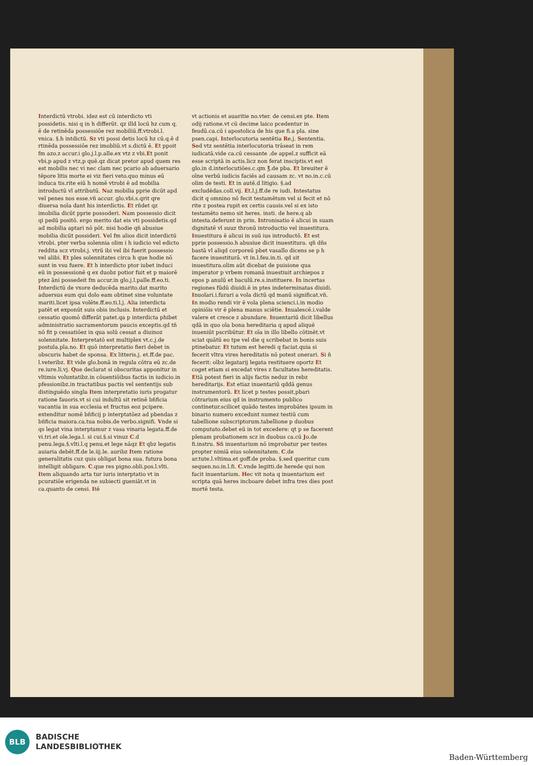Interdictū vtrobi. idez est cū interdicto vti possidetis. nisi q in h differūt. qz illd locū hz cum q. ē de retinēda possessiōe rez mobiliū.ff.vtrobi.l. vnica. §.h intdictū. Sz vti possi detis locū hz cū.q.ē d rtinēda possessiōe rez imobliū.vt s.dictū ē. Et ppoit fm azo.z accur.i glo.j.l.p.alle.ex vtz z vbi.Et ponit vbi,p apud z vtz,p quē.qz dicat pretor apud quem res est mobilis nec vi nec clam nec pcario ab aduersario tēpore litis morte ei viz fieri veto.quo minus eū induca tis.rite eiū h nomē vtrobi ē ad mobilia introductū vl attributū. Naz mobilia pprie dicūt apd vel penes nos esse.vñ accur. glo.vbi.s.qrit qre diuersa noīa dant his interdictis. Et rñdet qz imobilia dicūt pprie possoderi. Nam possessio dicit qi pedū positō. ergo merito dat eis vti possidetis.qd ad mobilia aptari nō pōt. nisi hodie qñ abusiue mobilia dicūt possideri. Vel fm alios dicit interdictū vtrobi. pter verba solennia olim i h iudicio vel edicto reddita scz vtrobi.j. vtrū ibi vel ibi fuerit possessio vel alibi. Et ples solennitates circa h que hodie nō sunt in vsu fuere. Et h interdicto ptor iubet induci eū in possessionē q ex duobz potior fuit et p maiorē ptez āni possedeit fm accur.in glo.j.l.palle.ff.eo.ti. Interdictū de vxore deducēda marito.dat marito aduersus eum qui dolo eam obtinet sine voluntate mariti.licet ipsa volēte.ff.eo.ti.l.j. Alia interdicta patēt et exponūt suis obis inclusis. Interdictū et cessatio quomō differāt patet.qa p interdicta phibet administratio sacramentorum paucis exceptis.qd tñ nō fit p cessatiōez in qua solū cessat a diuinoz solennitate. Interpretatō est multiplex vt.c.j.de postula.pla.no. Et quō interpretatio fieri debet in obscuris habet de sponsa. Ex litteris.j. et.ff.de pac. l.veteribz. Et vide glo.bonā in regula cōtra eū zc.de re.iure.li.vj. Que declarat si obscuritas apponitur in vltimis voluntatibz.in cōuentiōibus factis in iudicio.in pfessionibz.in tractatibus pactis vel sententijs sub distinguēdo singla Item interpretatio iuris progatur ratione fauoris.vt si cui indultū sit retinē bñficia vacantia in sua ecclesia et fructus eoz pcipere. extenditur nomē bñficij p interptatōez ad pbendas z bñficia maiora.ca.tua nobis.de verbo.signifi. Vnde si qs legat vina interptamur z vasa vinaria legata.ff.de vi.tri.et ole.lega.l. si cui.§.si vinuz C.d penu.lega.§.vlti.l.q penu.et lege nāqz Et qbz legatis auiaria debēt.ff.de le.iij.le. auribz Item ratione generalitatis cuz quis obligat bona sua. futura bona intelligit obligare. C.que res pigno.obli.pos.l.vlti. Item aliquando arta tur iuris interptatio vt in pcuratiōe erigenda ne subiecti gueniāt.vt in ca.quanto de censi. Itē
vt actionis et auaritie no.vter. de censi.ex pte. Item odij ratione.vt cū decime laico pcedentur in feudū.ca.cū i apostolica de his que fi.a pla. sine psen.capi. Interlocutoria sentētia Re.j. Sententia. Sed vtz sentētia interlocutoria trāseat in rem iudicatā.vide ca.cū cessante .de appel.z sufficit eā esse scriptā in actis.licz non ferat insciptis.vt est glo.in d.interlocutiōes.c.qm ℥.de pba. Et breuiter ē oīne verbū iudicis faciēs ad causam zc. vt no.in.c.cū olim de testi. Et in autē.d litigio. §.ad excludēdas.coll.vij. Et.l.j.ff.de re iudi. Intestatus dicit q omnino nō fecit testamētum vel si fecit et nō rite z postea rupit ex certis causis.vel si ex isto testamēto nemo sit heres. insti. de here.q ab intesta.deferunt in prin. Intronisatio ē alicui in suam dignitatē vl suuz thronū introductio vel inuestitura. Inuestitura ē alicui in suū ius introductō. Et est pprie possessio.h abusiue dicit inuestitura. qñ dñs bastā vl aliqd corporeū pbet vasallo dicens se p h facere inuestiturā. vt in.l.feu.in.ti. qd sit inuestitura.olim aūt dicebat de puisione qua imperator p vrbem romanā inuestiuit archiepos z epos p anulū et baculū.re.s.instituere. In incertas regiones fūdū diuidi.ē in ptes indeterminatas diuidi. Inuolari.i.furari a vola dictū qd manū significat.vñ. In modio rendi vir ē vola plena scienci.i.in modio opiniōis vir ē plena manus sciētie. Inualescē.i.valde valere et cresce z abundare. Inuentariū dicit libellus qdā in quo oīa bona hereditaria q apud aliquē inueniūt pscribūtur. Et oīa in illo libello cōtinēt.vt sciat quātū eo tpe vel die q scribebat in bonis suis ptinebatur. Et tutum est heredi q faciat.quia si fecerit vltra vires hereditatis nō potest onerari. Si ñ fecerit: oībz legatarij legata restituere oportz Et coget etiam si excedat vires z facultates hereditatis. Etiā potest fieri in alijs factis neduz in rebz hereditarijs. Est etiaz inuentariū qddā genus instrumentorū. Et licet p testes possit,pbari cōtrarium eius qd in instrumento publico continetur.scilicet quādo testes improbātes ipsum in binario numero excedunt numez testiū cum tabellione subscriptorum.tabellione p duobus computato.debet eū in tot excedere: qt p se facerent plenam probationem scz in duobus ca.cū Jo.de fi.instru. Sñ inuentarium nō improbatur per testes propter nimiā eius solennitatem. C.de ar.tute.l.vltima.et goff.de proba. §.sed queritur cum sequen.no.in.l.fi. C.vnde legitti.de herede qui non facit inuentarium. Hec vit nota q inuentarium est scripta quā heres incboare debet infra tres dies post mortē testa.
BLB
BADISCHE
LANDESBIBLIOTHEK
Baden-Württemberg